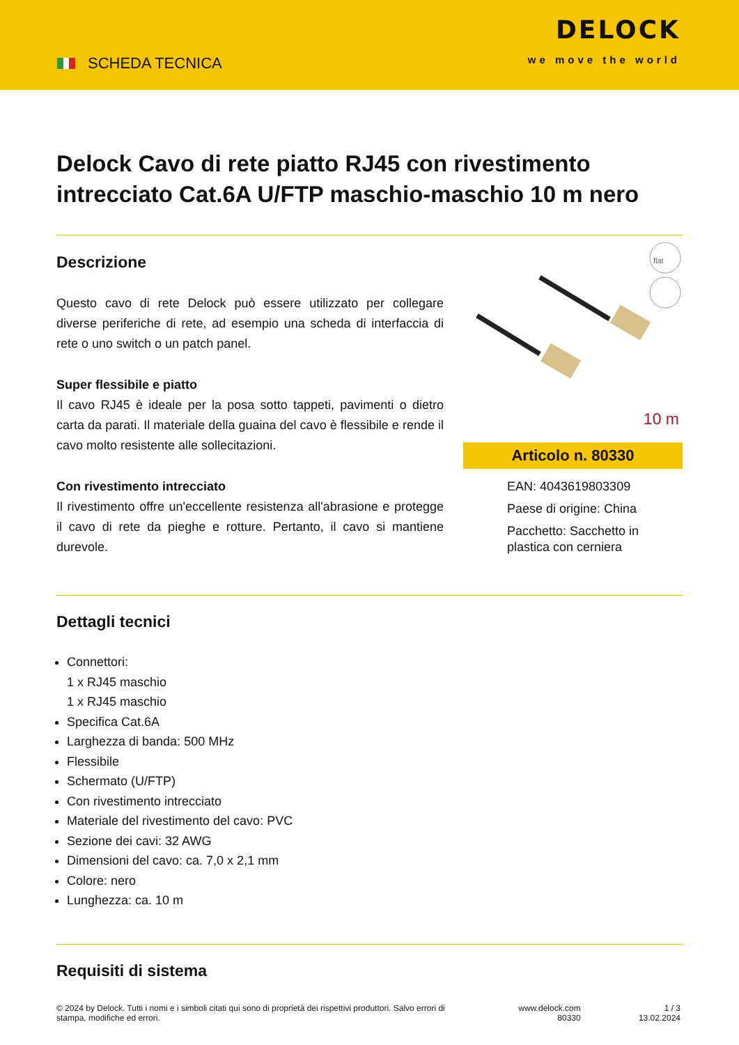SCHEDA TECNICA
DELOCK
we move the world
Delock Cavo di rete piatto RJ45 con rivestimento intrecciato Cat.6A U/FTP maschio-maschio 10 m nero
Descrizione
Questo cavo di rete Delock può essere utilizzato per collegare diverse periferiche di rete, ad esempio una scheda di interfaccia di rete o uno switch o un patch panel.
Super flessibile e piatto
Il cavo RJ45 è ideale per la posa sotto tappeti, pavimenti o dietro carta da parati. Il materiale della guaina del cavo è flessibile e rende il cavo molto resistente alle sollecitazioni.
Con rivestimento intrecciato
Il rivestimento offre un'eccellente resistenza all'abrasione e protegge il cavo di rete da pieghe e rotture. Pertanto, il cavo si mantiene durevole.
flat
10 m
Articolo n. 80330
EAN: 4043619803309
Paese di origine: China
Pacchetto: Sacchetto in plastica con cerniera
Dettagli tecnici
Connettori:
1 x RJ45 maschio
1 x RJ45 maschio
Specifica Cat.6A
Larghezza di banda: 500 MHz
Flessibile
Schermato (U/FTP)
Con rivestimento intrecciato
Materiale del rivestimento del cavo: PVC
Sezione dei cavi: 32 AWG
Dimensioni del cavo: ca. 7,0 x 2,1 mm
Colore: nero
Lunghezza: ca. 10 m
Requisiti di sistema
© 2024 by Delock. Tutti i nomi e i simboli citati qui sono di proprietà dei rispettivi produttori. Salvo errori di stampa, modifiche ed errori.
www.delock.com
80330
1 / 3
13.02.2024